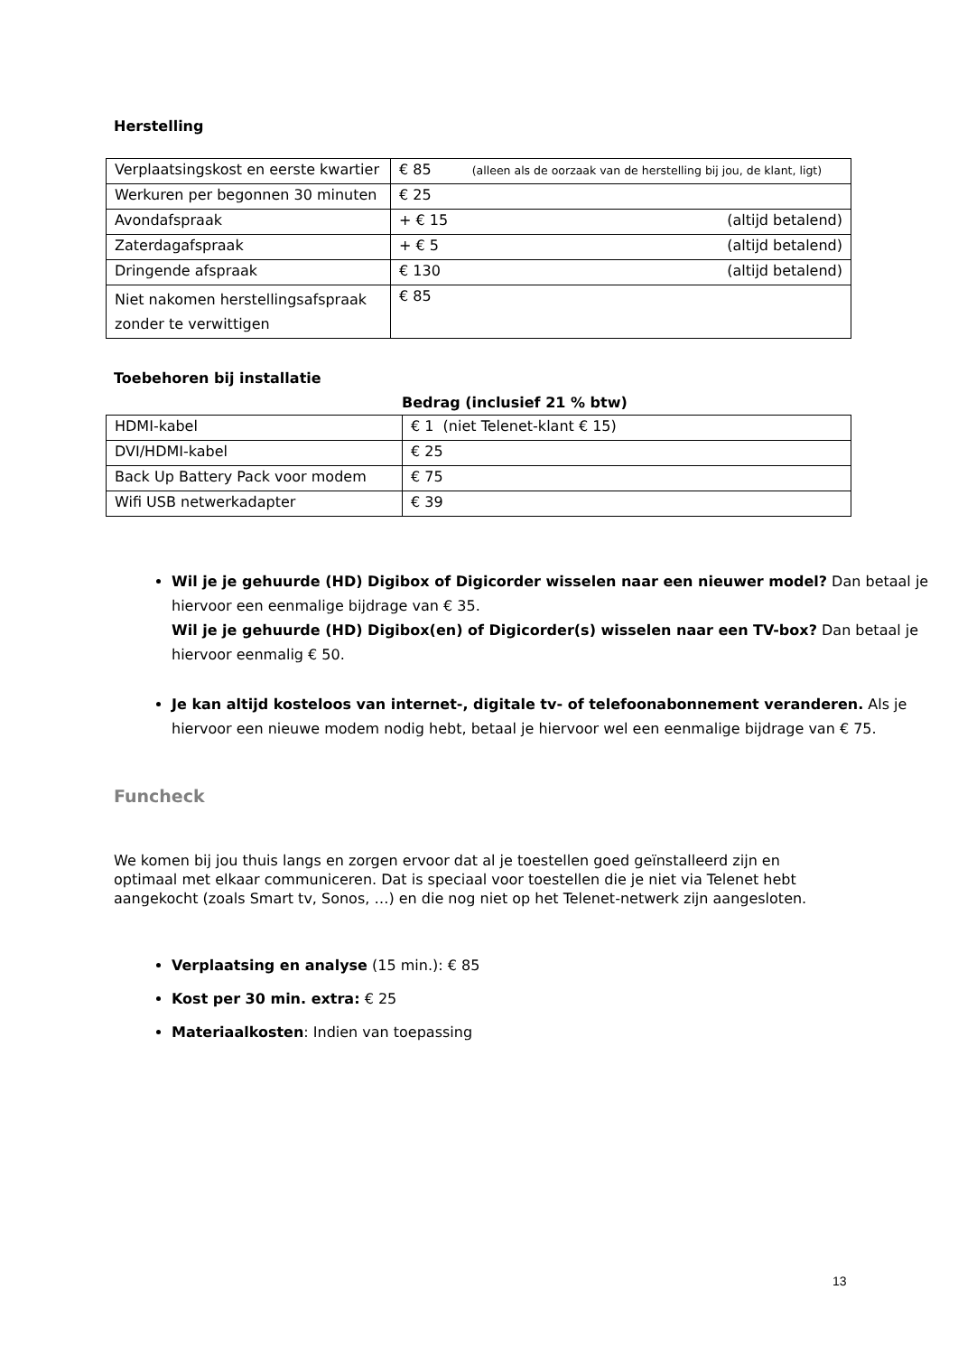Herstelling
| Verplaatsingskost en eerste kwartier | € 85 (alleen als de oorzaak van de herstelling bij jou, de klant, ligt) |
| Werkuren per begonnen 30 minuten | € 25 |
| Avondafspraak | + € 15 (altijd betalend) |
| Zaterdagafspraak | + € 5 (altijd betalend) |
| Dringende afspraak | € 130 (altijd betalend) |
| Niet nakomen herstellingsafspraak zonder te verwittigen | € 85 |
Toebehoren bij installatie
Bedrag (inclusief 21 % btw)
| HDMI-kabel | € 1 (niet Telenet-klant € 15) |
| DVI/HDMI-kabel | € 25 |
| Back Up Battery Pack voor modem | € 75 |
| Wifi USB netwerkadapter | € 39 |
Wil je je gehuurde (HD) Digibox of Digicorder wisselen naar een nieuwer model? Dan betaal je hiervoor een eenmalige bijdrage van € 35.
Wil je je gehuurde (HD) Digibox(en) of Digicorder(s) wisselen naar een TV-box? Dan betaal je hiervoor eenmalig € 50.
Je kan altijd kosteloos van internet-, digitale tv- of telefoonabonnement veranderen. Als je hiervoor een nieuwe modem nodig hebt, betaal je hiervoor wel een eenmalige bijdrage van € 75.
Funcheck
We komen bij jou thuis langs en zorgen ervoor dat al je toestellen goed geïnstalleerd zijn en optimaal met elkaar communiceren. Dat is speciaal voor toestellen die je niet via Telenet hebt aangekocht (zoals Smart tv, Sonos, …) en die nog niet op het Telenet-netwerk zijn aangesloten.
Verplaatsing en analyse (15 min.): € 85
Kost per 30 min. extra: € 25
Materiaalkosten: Indien van toepassing
13